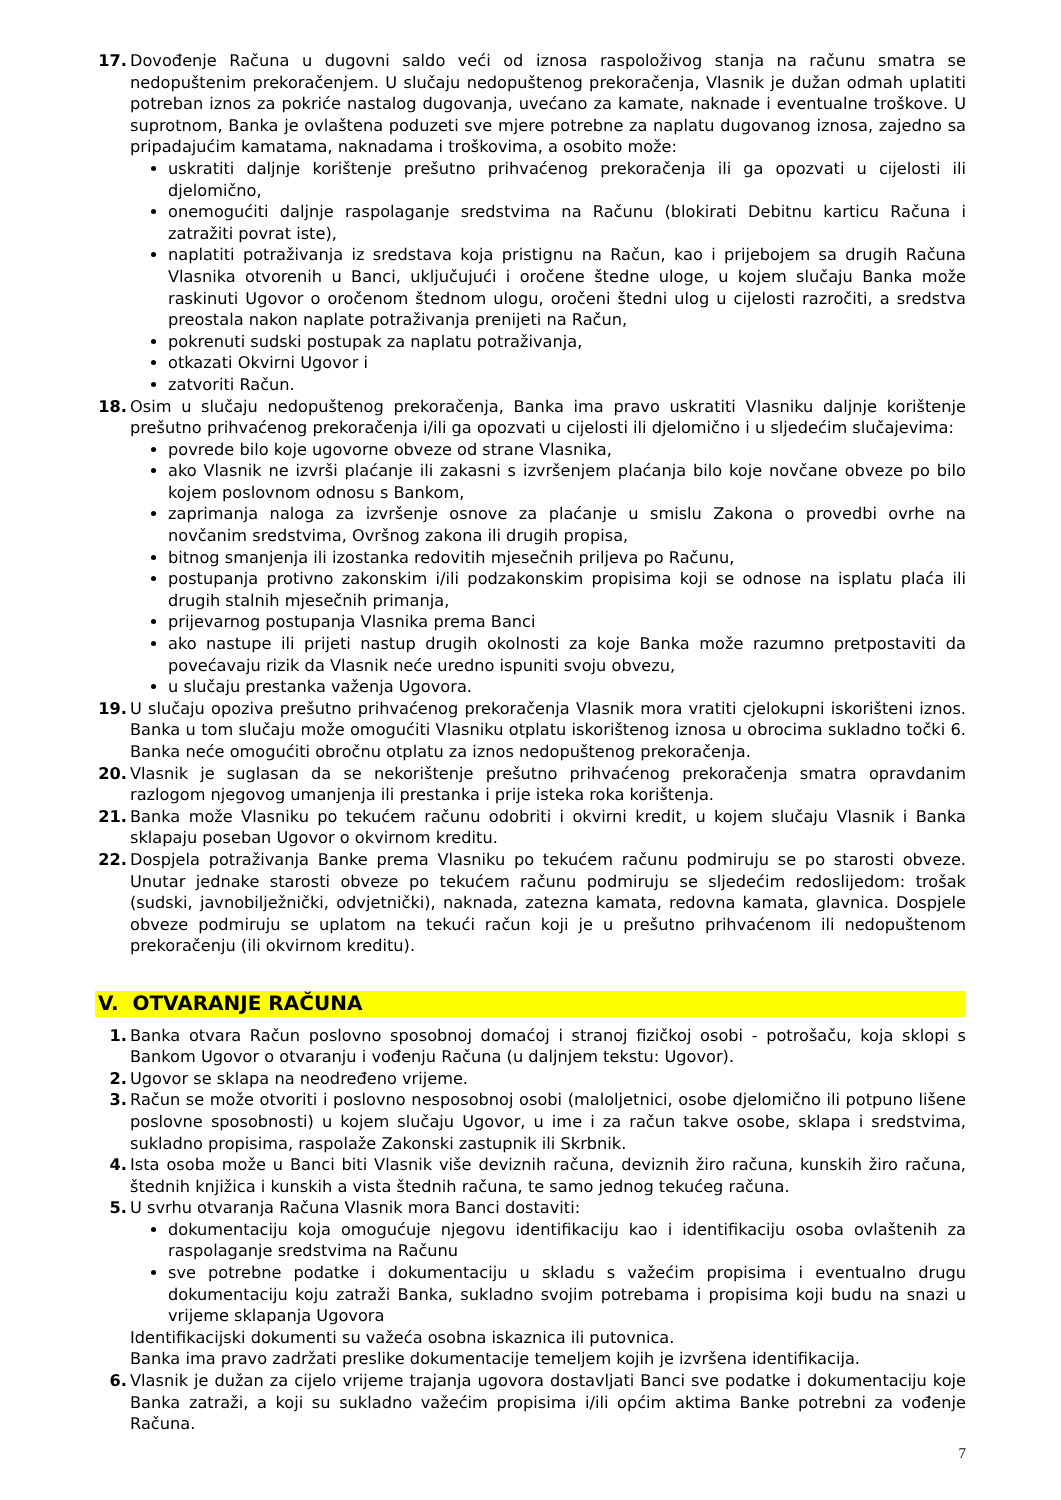17. Dovođenje Računa u dugovni saldo veći od iznosa raspoloživog stanja na računu smatra se nedopuštenim prekoračenjem. U slučaju nedopuštenog prekoračenja, Vlasnik je dužan odmah uplatiti potreban iznos za pokriće nastalog dugovanja, uvećano za kamate, naknade i eventualne troškove. U suprotnom, Banka je ovlaštena poduzeti sve mjere potrebne za naplatu dugovanog iznosa, zajedno sa pripadajućim kamatama, naknadama i troškovima, a osobito može:
uskratiti daljnje korištenje prešutno prihvaćenog prekoračenja ili ga opozvati u cijelosti ili djelomično,
onemogućiti daljnje raspolaganje sredstvima na Računu (blokirati Debitnu karticu Računa i zatražiti povrat iste),
naplatiti potraživanja iz sredstava koja pristignu na Račun, kao i prijebojem sa drugih Računa Vlasnika otvorenih u Banci, uključujući i oročene štedne uloge, u kojem slučaju Banka može raskinuti Ugovor o oročenom štednom ulogu, oročeni štedni ulog u cijelosti razročiti, a sredstva preostala nakon naplate potraživanja prenijeti na Račun,
pokrenuti sudski postupak za naplatu potraživanja,
otkazati Okvirni Ugovor i
zatvoriti Račun.
18. Osim u slučaju nedopuštenog prekoračenja, Banka ima pravo uskratiti Vlasniku daljnje korištenje prešutno prihvaćenog prekoračenja i/ili ga opozvati u cijelosti ili djelomično i u sljedećim slučajevima:
povrede bilo koje ugovorne obveze od strane Vlasnika,
ako Vlasnik ne izvrši plaćanje ili zakasni s izvršenjem plaćanja bilo koje novčane obveze po bilo kojem poslovnom odnosu s Bankom,
zaprimanja naloga za izvršenje osnove za plaćanje u smislu Zakona o provedbi ovrhe na novčanim sredstvima, Ovršnog zakona ili drugih propisa,
bitnog smanjenja ili izostanka redovitih mjesečnih priljeva po Računu,
postupanja protivno zakonskim i/ili podzakonskim propisima koji se odnose na isplatu plaća ili drugih stalnih mjesečnih primanja,
prijevarnog postupanja Vlasnika prema Banci
ako nastupe ili prijeti nastup drugih okolnosti za koje Banka može razumno pretpostaviti da povećavaju rizik da Vlasnik neće uredno ispuniti svoju obvezu,
u slučaju prestanka važenja Ugovora.
19. U slučaju opoziva prešutno prihvaćenog prekoračenja Vlasnik mora vratiti cjelokupni iskorišteni iznos. Banka u tom slučaju može omogućiti Vlasniku otplatu iskorištenog iznosa u obrocima sukladno točki 6. Banka neće omogućiti obročnu otplatu za iznos nedopuštenog prekoračenja.
20. Vlasnik je suglasan da se nekorištenje prešutno prihvaćenog prekoračenja smatra opravdanim razlogom njegovog umanjenja ili prestanka i prije isteka roka korištenja.
21. Banka može Vlasniku po tekućem računu odobriti i okvirni kredit, u kojem slučaju Vlasnik i Banka sklapaju poseban Ugovor o okvirnom kreditu.
22. Dospjela potraživanja Banke prema Vlasniku po tekućem računu podmiruju se po starosti obveze. Unutar jednake starosti obveze po tekućem računu podmiruju se sljedećim redoslijedom: trošak (sudski, javnobilježnički, odvjetnički), naknada, zatezna kamata, redovna kamata, glavnica. Dospjele obveze podmiruju se uplatom na tekući račun koji je u prešutno prihvaćenom ili nedopuštenom prekoračenju (ili okvirnom kreditu).
V. OTVARANJE RAČUNA
1. Banka otvara Račun poslovno sposobnoj domaćoj i stranoj fizičkoj osobi - potrošaču, koja sklopi s Bankom Ugovor o otvaranju i vođenju Računa (u daljnjem tekstu: Ugovor).
2. Ugovor se sklapa na neodređeno vrijeme.
3. Račun se može otvoriti i poslovno nesposobnoj osobi (maloljetnici, osobe djelomično ili potpuno lišene poslovne sposobnosti) u kojem slučaju Ugovor, u ime i za račun takve osobe, sklapa i sredstvima, sukladno propisima, raspolaže Zakonski zastupnik ili Skrbnik.
4. Ista osoba može u Banci biti Vlasnik više deviznih računa, deviznih žiro računa, kunskih žiro računa, štednih knjižica i kunskih a vista štednih računa, te samo jednog tekućeg računa.
5. U svrhu otvaranja Računa Vlasnik mora Banci dostaviti:
dokumentaciju koja omogućuje njegovu identifikaciju kao i identifikaciju osoba ovlaštenih za raspolaganje sredstvima na Računu
sve potrebne podatke i dokumentaciju u skladu s važećim propisima i eventualno drugu dokumentaciju koju zatraži Banka, sukladno svojim potrebama i propisima koji budu na snazi u vrijeme sklapanja Ugovora
Identifikacijski dokumenti su važeća osobna iskaznica ili putovnica.
Banka ima pravo zadržati preslike dokumentacije temeljem kojih je izvršena identifikacija.
6. Vlasnik je dužan za cijelo vrijeme trajanja ugovora dostavljati Banci sve podatke i dokumentaciju koje Banka zatraži, a koji su sukladno važećim propisima i/ili općim aktima Banke potrebni za vođenje Računa.
7